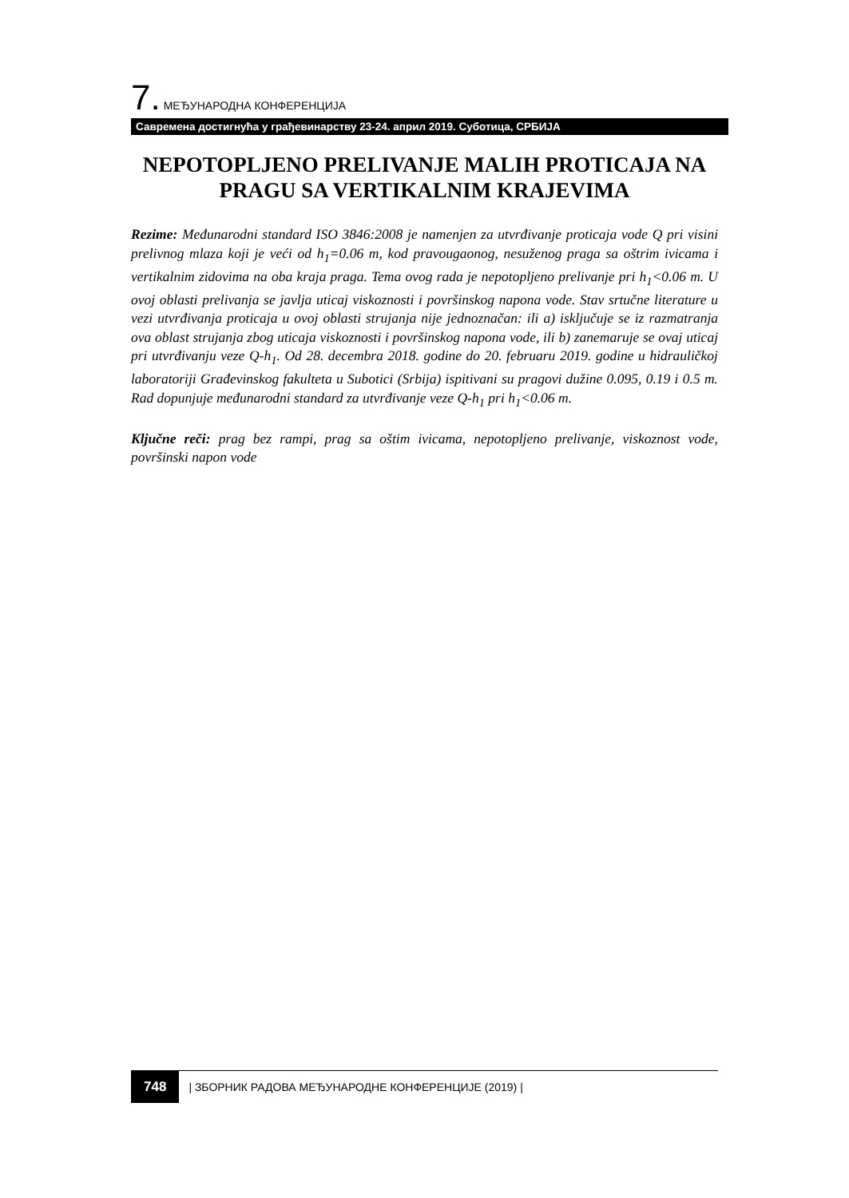7. МЕЂУНАРОДНА КОНФЕРЕНЦИЈА
Савремена достигнућа у грађевинарству 23-24. април 2019. Суботица, СРБИЈА
NEPOTOPLJENO PRELIVANJE MALIH PROTICAJA NA PRAGU SA VERTIKALNIM KRAJEVIMA
Rezime: Međunarodni standard ISO 3846:2008 je namenjen za utvrđivanje proticaja vode Q pri visini prelivnog mlaza koji je veći od h<sub>1</sub>=0.06 m, kod pravougaonog, nesuženog praga sa oštrim ivicama i vertikalnim zidovima na oba kraja praga. Tema ovog rada je nepotopljeno prelivanje pri h<sub>1</sub><0.06 m. U ovoj oblasti prelivanja se javlja uticaj viskoznosti i površinskog napona vode. Stav srtučne literature u vezi utvrđivanja proticaja u ovoj oblasti strujanja nije jednoznačan: ili a) isključuje se iz razmatranja ova oblast strujanja zbog uticaja viskoznosti i površinskog napona vode, ili b) zanemaruje se ovaj uticaj pri utvrđivanju veze Q-h<sub>1</sub>. Od 28. decembra 2018. godine do 20. februaru 2019. godine u hidrauličkoj laboratoriji Građevinskog fakulteta u Subotici (Srbija) ispitivani su pragovi dužine 0.095, 0.19 i 0.5 m. Rad dopunjuje međunarodni standard za utvrđivanje veze Q-h<sub>1</sub> pri h<sub>1</sub><0.06 m.
Ključne reči: prag bez rampi, prag sa oštim ivicama, nepotopljeno prelivanje, viskoznost vode, površinski napon vode
748 | ЗБОРНИК РАДОВА МЕЂУНАРОДНЕ КОНФЕРЕНЦИЈЕ (2019) |